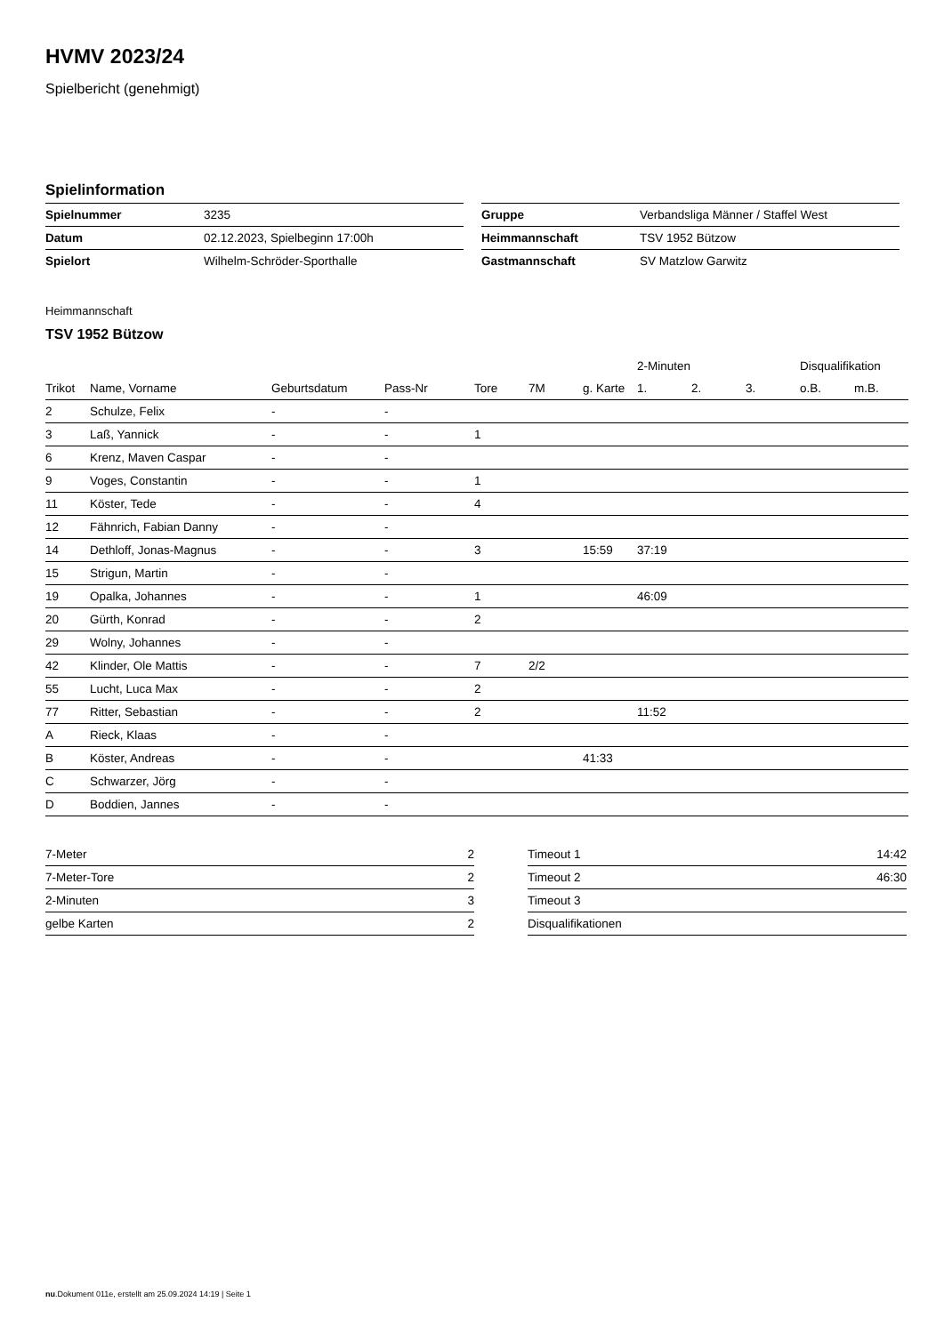HVMV 2023/24
Spielbericht (genehmigt)
Spielinformation
| Spielnummer | 3235 |
| Datum | 02.12.2023, Spielbeginn 17:00h |
| Spielort | Wilhelm-Schröder-Sporthalle |
| Gruppe | Verbandsliga Männer / Staffel West |
| Heimmannschaft | TSV 1952 Bützow |
| Gastmannschaft | SV Matzlow Garwitz |
Heimmannschaft
TSV 1952 Bützow
| | | | | | | | 2-Minuten | | | Disqualifikation | |
| --- | --- | --- | --- | --- | --- | --- | --- | --- | --- | --- | --- |
| Trikot | Name, Vorname | Geburtsdatum | Pass-Nr | Tore | 7M | g. Karte | 1. | 2. | 3. | o.B. | m.B. |
| 2 | Schulze, Felix | - | - | | | | | | | | |
| 3 | Laß, Yannick | - | - | 1 | | | | | | | |
| 6 | Krenz, Maven Caspar | - | - | | | | | | | | |
| 9 | Voges, Constantin | - | - | 1 | | | | | | | |
| 11 | Köster, Tede | - | - | 4 | | | | | | | |
| 12 | Fähnrich, Fabian Danny | - | - | | | | | | | | |
| 14 | Dethloff, Jonas-Magnus | - | - | 3 | | 15:59 | 37:19 | | | | |
| 15 | Strigun, Martin | - | - | | | | | | | | |
| 19 | Opalka, Johannes | - | - | 1 | | | 46:09 | | | | |
| 20 | Gürth, Konrad | - | - | 2 | | | | | | | |
| 29 | Wolny, Johannes | - | - | | | | | | | | |
| 42 | Klinder, Ole Mattis | - | - | 7 | 2/2 | | | | | | |
| 55 | Lucht, Luca Max | - | - | 2 | | | | | | | |
| 77 | Ritter, Sebastian | - | - | 2 | | | 11:52 | | | | |
| A | Rieck, Klaas | - | - | | | | | | | | |
| B | Köster, Andreas | - | - | | | 41:33 | | | | | |
| C | Schwarzer, Jörg | - | - | | | | | | | | |
| D | Boddien, Jannes | - | - | | | | | | | | |
| 7-Meter | 2 |
| 7-Meter-Tore | 2 |
| 2-Minuten | 3 |
| gelbe Karten | 2 |
| Timeout 1 | 14:42 |
| Timeout 2 | 46:30 |
| Timeout 3 | |
| Disqualifikationen | |
nu.Dokument 011e, erstellt am 25.09.2024 14:19 | Seite 1